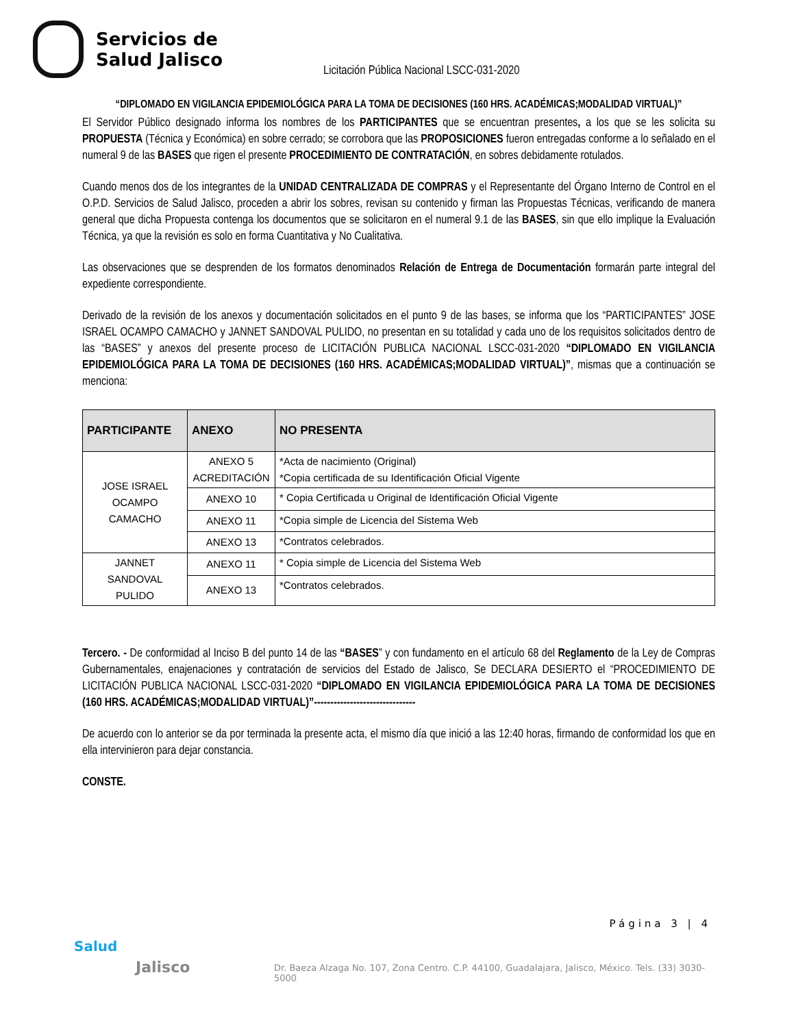Servicios de
Salud Jalisco
Licitación Pública Nacional LSCC-031-2020
“DIPLOMADO EN VIGILANCIA EPIDEMIOLÓGICA PARA LA TOMA DE DECISIONES (160 HRS. ACADÉMICAS;MODALIDAD VIRTUAL)”
El Servidor Público designado informa los nombres de los PARTICIPANTES que se encuentran presentes, a los que se les solicita su PROPUESTA (Técnica y Económica) en sobre cerrado; se corrobora que las PROPOSICIONES fueron entregadas conforme a lo señalado en el numeral 9 de las BASES que rigen el presente PROCEDIMIENTO DE CONTRATACIÓN, en sobres debidamente rotulados.
Cuando menos dos de los integrantes de la UNIDAD CENTRALIZADA DE COMPRAS y el Representante del Órgano Interno de Control en el O.P.D. Servicios de Salud Jalisco, proceden a abrir los sobres, revisan su contenido y firman las Propuestas Técnicas, verificando de manera general que dicha Propuesta contenga los documentos que se solicitaron en el numeral 9.1 de las BASES, sin que ello implique la Evaluación Técnica, ya que la revisión es solo en forma Cuantitativa y No Cualitativa.
Las observaciones que se desprenden de los formatos denominados Relación de Entrega de Documentación formarán parte integral del expediente correspondiente.
Derivado de la revisión de los anexos y documentación solicitados en el punto 9 de las bases, se informa que los “PARTICIPANTES” JOSE ISRAEL OCAMPO CAMACHO y JANNET SANDOVAL PULIDO, no presentan en su totalidad y cada uno de los requisitos solicitados dentro de las “BASES” y anexos del presente proceso de LICITACIÓN PUBLICA NACIONAL LSCC-031-2020 “DIPLOMADO EN VIGILANCIA EPIDEMIOLÓGICA PARA LA TOMA DE DECISIONES (160 HRS. ACADÉMICAS;MODALIDAD VIRTUAL)”, mismas que a continuación se menciona:
| PARTICIPANTE | ANEXO | NO PRESENTA |
| --- | --- | --- |
| JOSE ISRAEL OCAMPO CAMACHO | ANEXO 5 ACREDITACIÓN | *Acta de nacimiento (Original) *Copia certificada de su Identificación Oficial Vigente |
| | ANEXO 10 | * Copia Certificada u Original de Identificación Oficial Vigente |
| | ANEXO 11 | *Copia simple de Licencia del Sistema Web |
| | ANEXO 13 | *Contratos celebrados. |
| JANNET SANDOVAL PULIDO | ANEXO 11 | * Copia simple de Licencia del Sistema Web |
| | ANEXO 13 | *Contratos celebrados. |
Tercero. - De conformidad al Inciso B del punto 14 de las “BASES” y con fundamento en el artículo 68 del Reglamento de la Ley de Compras Gubernamentales, enajenaciones y contratación de servicios del Estado de Jalisco, Se DECLARA DESIERTO el “PROCEDIMIENTO DE LICITACIÓN PUBLICA NACIONAL LSCC-031-2020 “DIPLOMADO EN VIGILANCIA EPIDEMIOLÓGICA PARA LA TOMA DE DECISIONES (160 HRS. ACADÉMICAS;MODALIDAD VIRTUAL)”-------------------------------
De acuerdo con lo anterior se da por terminada la presente acta, el mismo día que inició a las 12:40 horas, firmando de conformidad los que en ella intervinieron para dejar constancia.
CONSTE.
Página 3 | 4
Salud
Jalisco
Dr. Baeza Alzaga No. 107, Zona Centro. C.P. 44100, Guadalajara, Jalisco, México. Tels. (33) 3030-5000